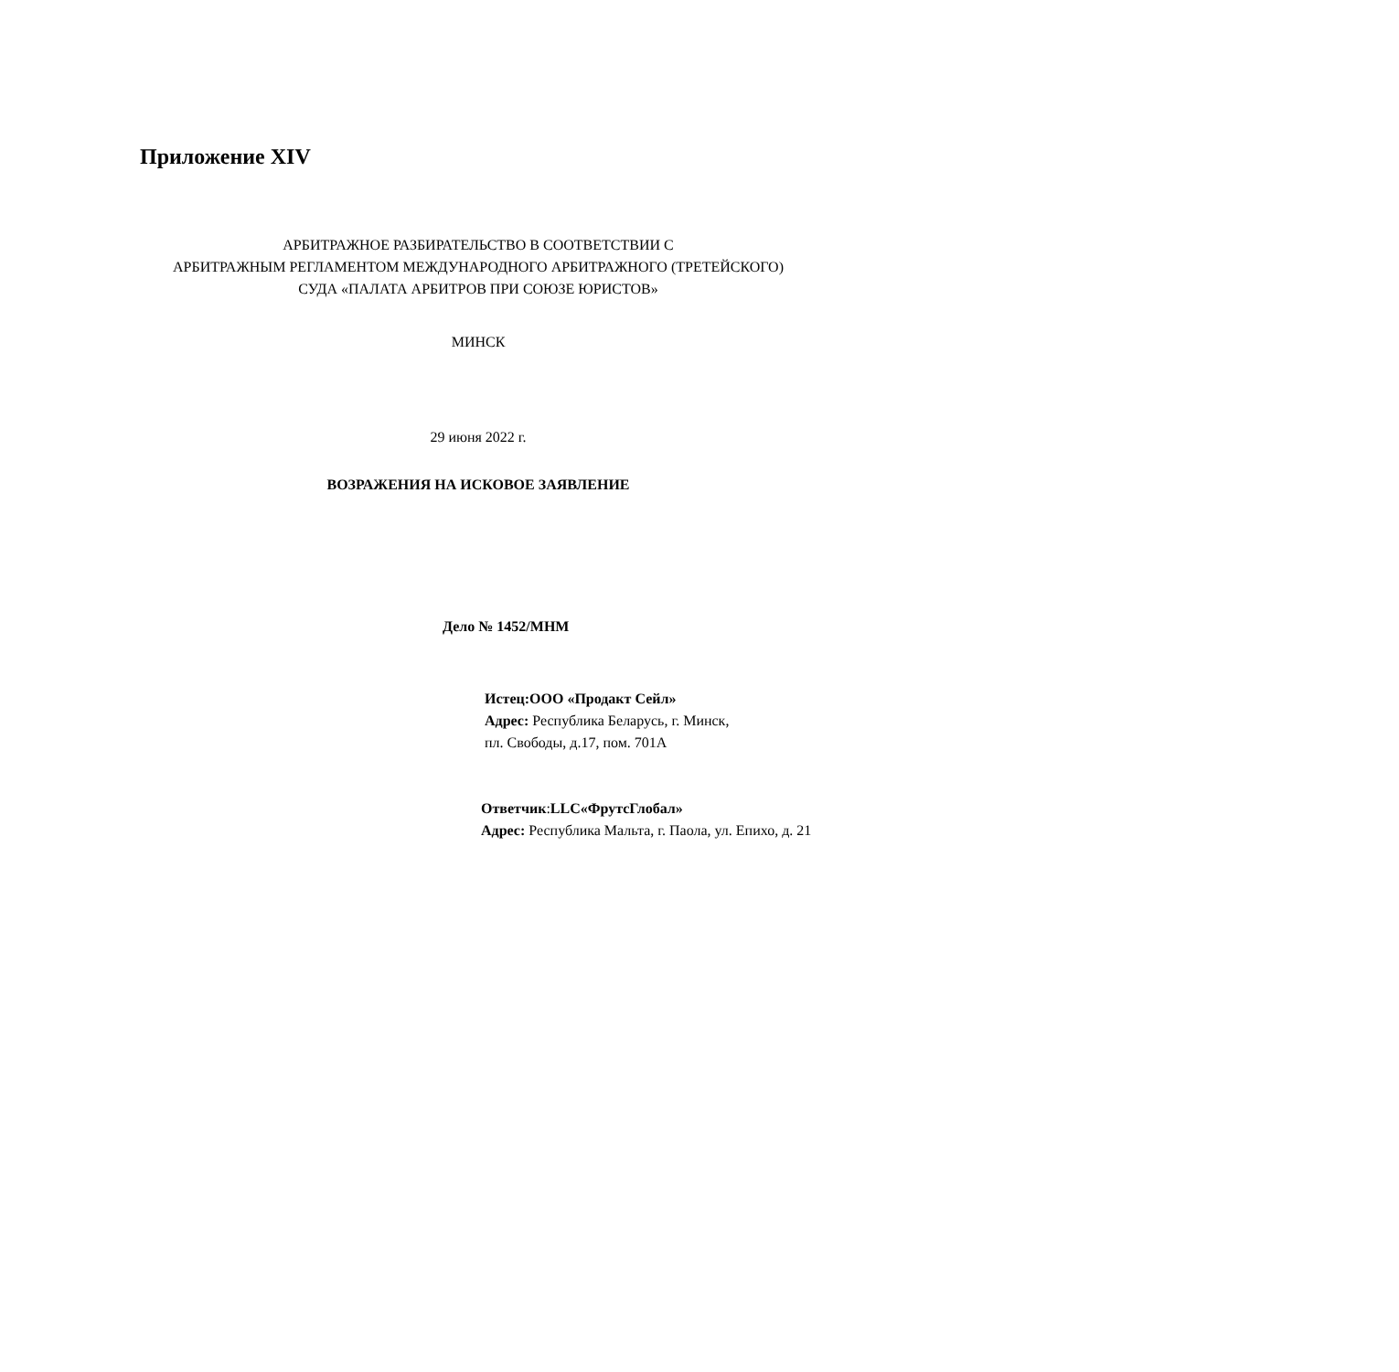Приложение XIV
АРБИТРАЖНОЕ РАЗБИРАТЕЛЬСТВО В СООТВЕТСТВИИ С
АРБИТРАЖНЫМ РЕГЛАМЕНТОМ МЕЖДУНАРОДНОГО АРБИТРАЖНОГО (ТРЕТЕЙСКОГО)
СУДА «ПАЛАТА АРБИТРОВ ПРИ СОЮЗЕ ЮРИСТОВ»
МИНСК
29 июня 2022 г.
ВОЗРАЖЕНИЯ НА ИСКОВОЕ ЗАЯВЛЕНИЕ
Дело № 1452/МНМ
Истец:ООО «Продакт Сейл»
Адрес: Республика Беларусь, г. Минск,
пл. Свободы, д.17, пом. 701А
Ответчик:LLC«ФрутсГлобал»
Адрес: Республика Мальта, г. Паола, ул. Епихо, д. 21